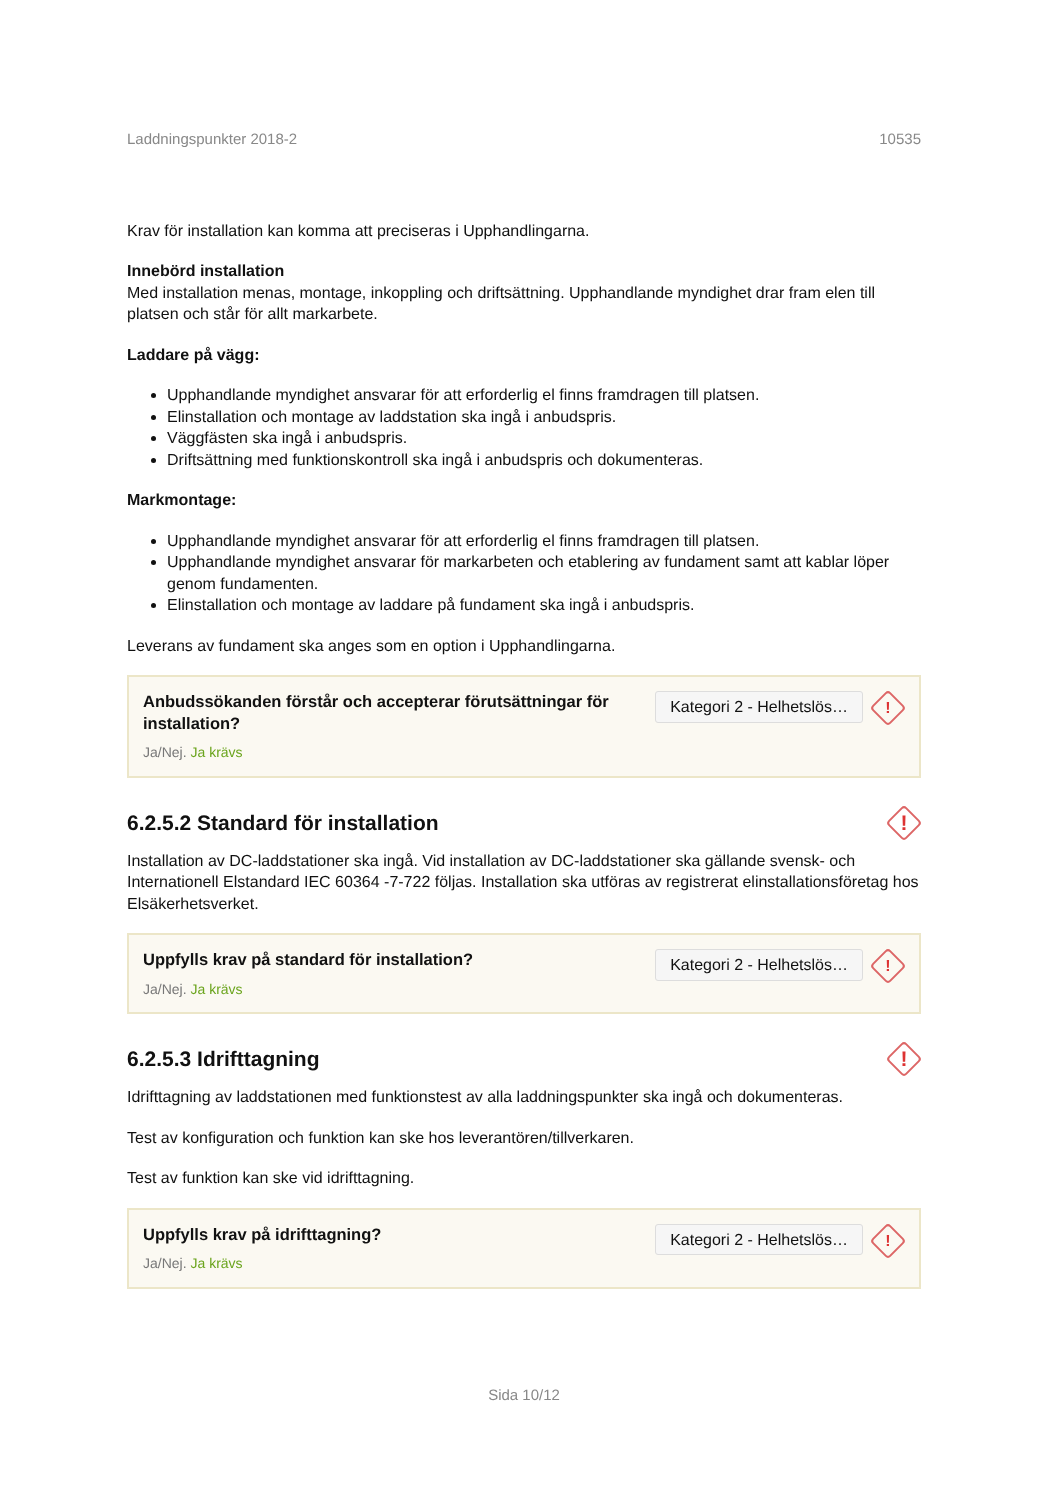Laddningspunkter 2018-2 10535
Krav för installation kan komma att preciseras i Upphandlingarna.
Innebörd installation
Med installation menas, montage, inkoppling och driftsättning. Upphandlande myndighet drar fram elen till platsen och står för allt markarbete.
Laddare på vägg:
Upphandlande myndighet ansvarar för att erforderlig el finns framdragen till platsen.
Elinstallation och montage av laddstation ska ingå i anbudspris.
Väggfästen ska ingå i anbudspris.
Driftsättning med funktionskontroll ska ingå i anbudspris och dokumenteras.
Markmontage:
Upphandlande myndighet ansvarar för att erforderlig el finns framdragen till platsen.
Upphandlande myndighet ansvarar för markarbeten och etablering av fundament samt att kablar löper genom fundamenten.
Elinstallation och montage av laddare på fundament ska ingå i anbudspris.
Leverans av fundament ska anges som en option i Upphandlingarna.
Anbudssökanden förstår och accepterar förutsättningar för installation?
Ja/Nej. Ja krävs
Kategori 2 - Helhetslös…!
6.2.5.2 Standard för installation !
Installation av DC-laddstationer ska ingå. Vid installation av DC-laddstationer ska gällande svensk- och Internationell Elstandard IEC 60364 -7-722 följas. Installation ska utföras av registrerat elinstallationsföretag hos Elsäkerhetsverket.
Uppfylls krav på standard för installation?
Ja/Nej. Ja krävs
Kategori 2 - Helhetslös…!
6.2.5.3 Idrifttagning !
Idrifttagning av laddstationen med funktionstest av alla laddningspunkter ska ingå och dokumenteras.
Test av konfiguration och funktion kan ske hos leverantören/tillverkaren.
Test av funktion kan ske vid idrifttagning.
Uppfylls krav på idrifttagning?
Ja/Nej. Ja krävs
Kategori 2 - Helhetslös…!
Sida 10/12